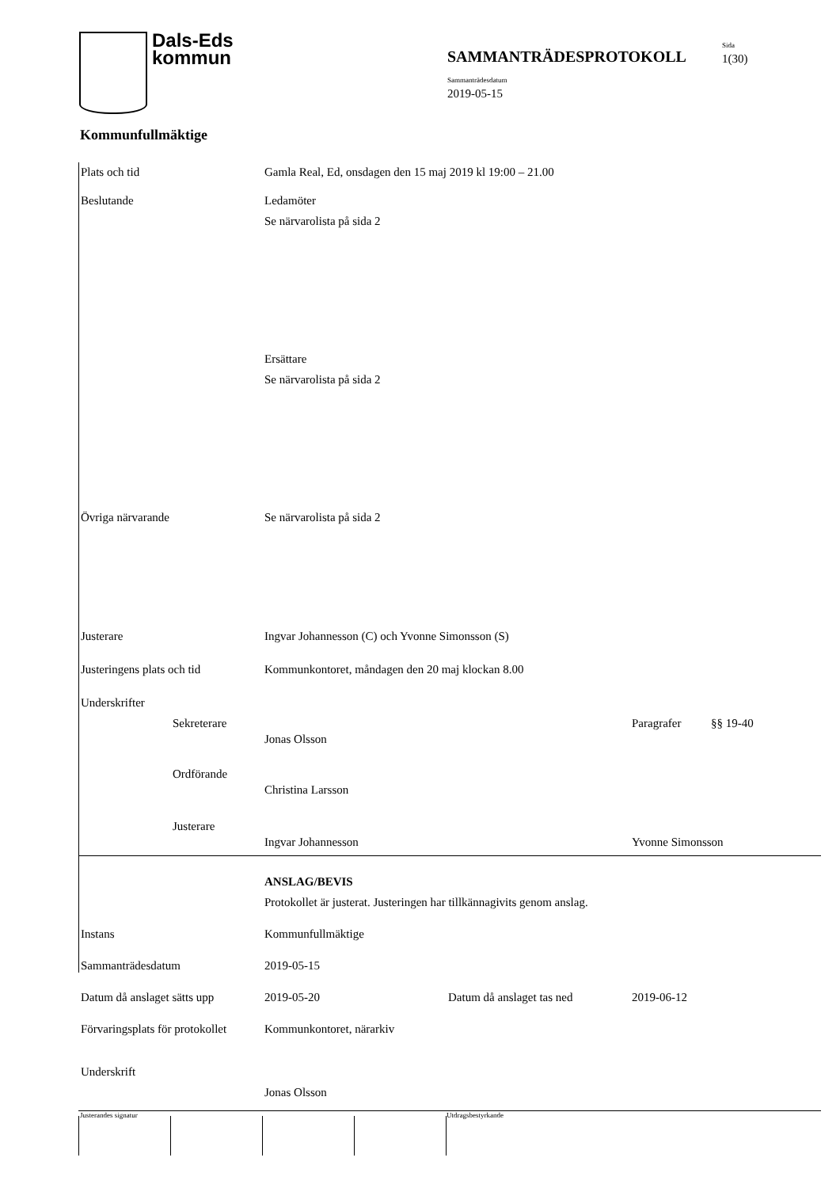Dals-Eds
kommun
SAMMANTRÄDESPROTOKOLL
Sida
1(30)
Sammanträdesdatum
2019-05-15
Kommunfullmäktige
Plats och tid Gamla Real, Ed, onsdagen den 15 maj 2019 kl 19:00 – 21.00
Beslutande Ledamöter
Se närvarolista på sida 2
Ersättare
Se närvarolista på sida 2
Övriga närvarande Se närvarolista på sida 2
Justerare Ingvar Johannesson (C) och Yvonne Simonsson (S)
Justeringens plats och tid
Kommunkontoret, måndagen den 20 maj klockan 8.00
Underskrifter
Sekreterare
Jonas Olsson
Paragrafer §§ 19-40
Ordförande
Christina Larsson
Justerare
Ingvar Johannesson Yvonne Simonsson
ANSLAG/BEVIS
Protokollet är justerat. Justeringen har tillkännagivits genom anslag.
Instans Kommunfullmäktige
Sammanträdesdatum 2019-05-15
Datum då anslaget sätts upp
2019-05-20 Datum då anslaget tas ned 2019-06-12
Förvaringsplats för protokollet
Kommunkontoret, närarkiv
Underskrift
Jonas Olsson
Justerandes signatur Utdragsbestyrkande